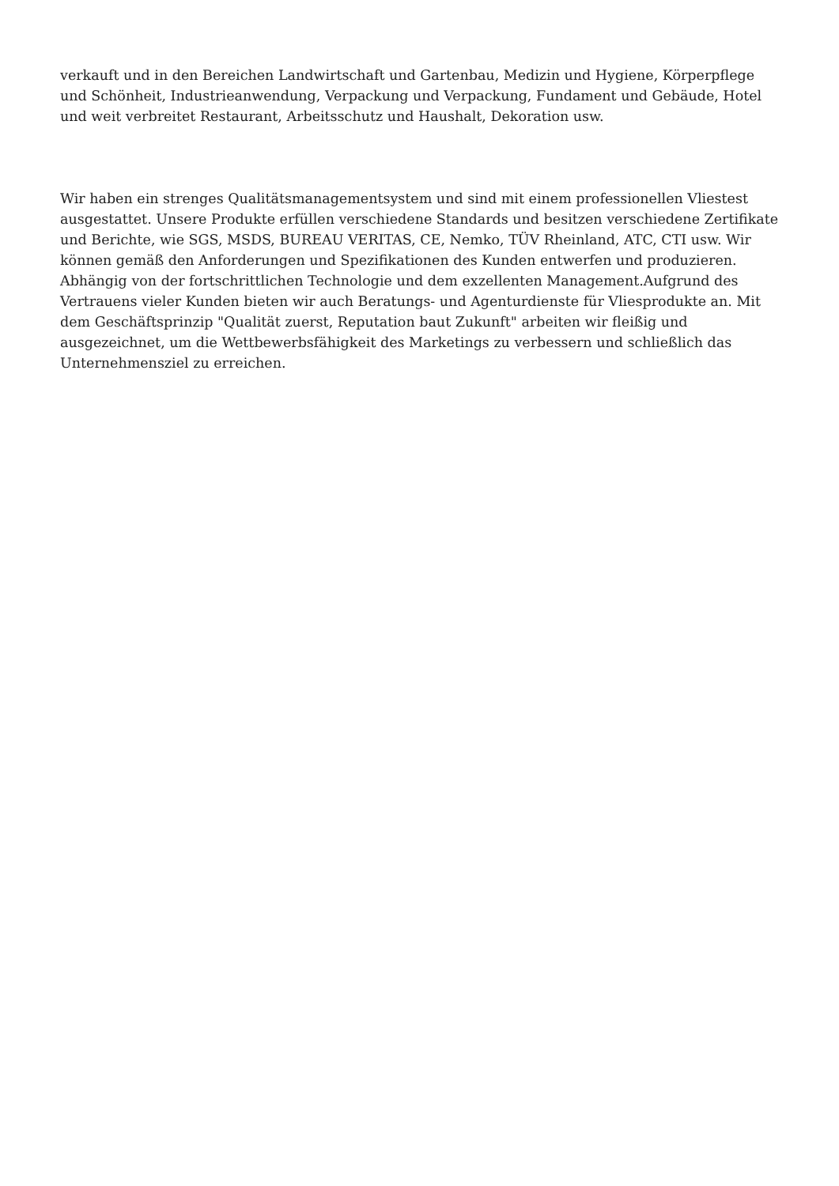verkauft und in den Bereichen Landwirtschaft und Gartenbau, Medizin und Hygiene, Körperpflege und Schönheit, Industrieanwendung, Verpackung und Verpackung, Fundament und Gebäude, Hotel und weit verbreitet Restaurant, Arbeitsschutz und Haushalt, Dekoration usw.
Wir haben ein strenges Qualitätsmanagementsystem und sind mit einem professionellen Vliestest ausgestattet. Unsere Produkte erfüllen verschiedene Standards und besitzen verschiedene Zertifikate und Berichte, wie SGS, MSDS, BUREAU VERITAS, CE, Nemko, TÜV Rheinland, ATC, CTI usw. Wir können gemäß den Anforderungen und Spezifikationen des Kunden entwerfen und produzieren. Abhängig von der fortschrittlichen Technologie und dem exzellenten Management.Aufgrund des Vertrauens vieler Kunden bieten wir auch Beratungs- und Agenturdienste für Vliesprodukte an. Mit dem Geschäftsprinzip "Qualität zuerst, Reputation baut Zukunft" arbeiten wir fleißig und ausgezeichnet, um die Wettbewerbsfähigkeit des Marketings zu verbessern und schließlich das Unternehmensziel zu erreichen.